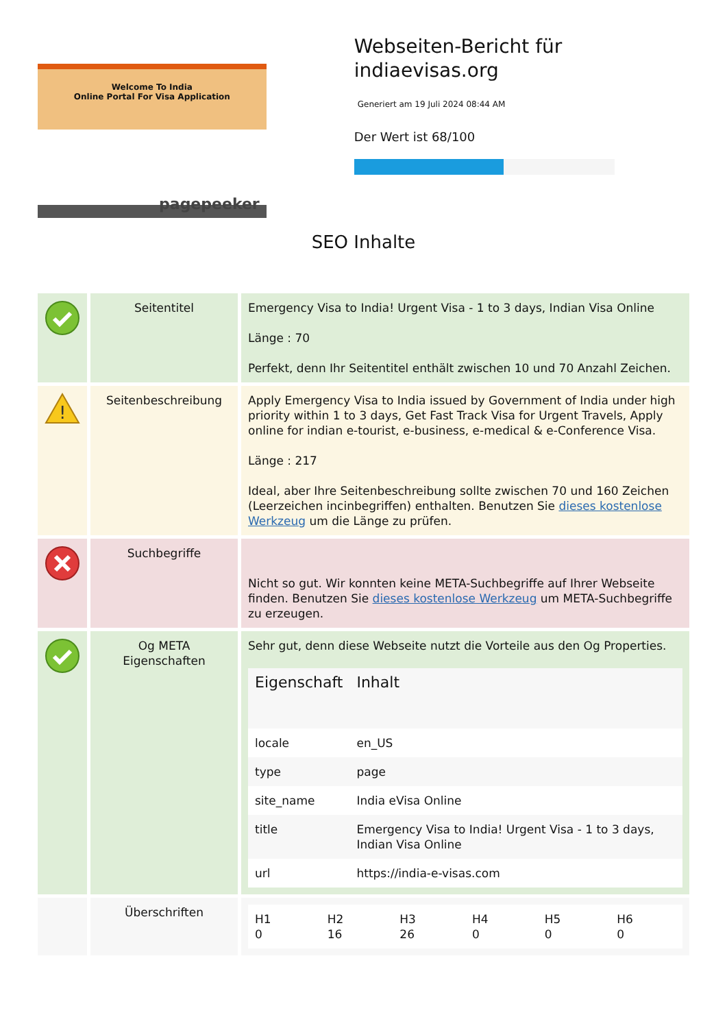Welcome To India
Online Portal For Visa Application
pagepeeker
Webseiten-Bericht für indiaevisas.org
Generiert am 19 Juli 2024 08:44 AM
Der Wert ist 68/100
SEO Inhalte
| | Seitentitel | Emergency Visa to India! Urgent Visa - 1 to 3 days, Indian Visa Online Länge : 70 Perfekt, denn Ihr Seitentitel enthält zwischen 10 und 70 Anzahl Zeichen. |
| ! | Seitenbeschreibung | Apply Emergency Visa to India issued by Government of India under high priority within 1 to 3 days, Get Fast Track Visa for Urgent Travels, Apply online for indian e-tourist, e-business, e-medical & e-Conference Visa. Länge : 217 Ideal, aber Ihre Seitenbeschreibung sollte zwischen 70 und 160 Zeichen (Leerzeichen incinbegriffen) enthalten. Benutzen Sie dieses kostenlose Werkzeug um die Länge zu prüfen. |
| | Suchbegriffe | Nicht so gut. Wir konnten keine META-Suchbegriffe auf Ihrer Webseite finden. Benutzen Sie dieses kostenlose Werkzeug um META-Suchbegriffe zu erzeugen. |
| | Og META Eigenschaften | Sehr gut, denn diese Webseite nutzt die Vorteile aus den Og Properties. / Eigenschaft / Inhalt / / --- / --- / / locale / en_US / / type / page / / site_name / India eVisa Online / / title / Emergency Visa to India! Urgent Visa - 1 to 3 days, Indian Visa Online / / url / https://india-e-visas.com / |
| | Überschriften | / H1 0 / H2 16 / H3 26 / H4 0 / H5 0 / H6 0 / |